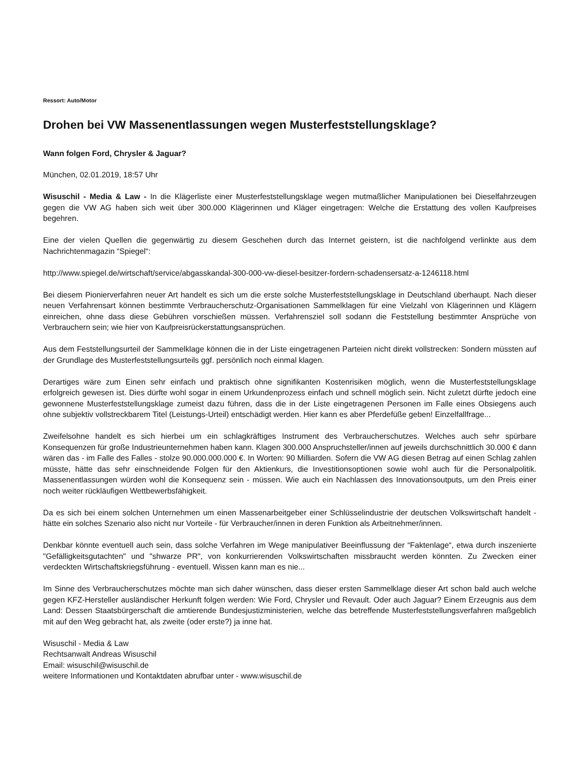Ressort: Auto/Motor
Drohen bei VW Massenentlassungen wegen Musterfeststellungsklage?
Wann folgen Ford, Chrysler & Jaguar?
München, 02.01.2019, 18:57 Uhr
Wisuschil - Media & Law - In die Klägerliste einer Musterfeststellungsklage wegen mutmaßlicher Manipulationen bei Dieselfahrzeugen gegen die VW AG haben sich weit über 300.000 Klägerinnen und Kläger eingetragen: Welche die Erstattung des vollen Kaufpreises begehren.
Eine der vielen Quellen die gegenwärtig zu diesem Geschehen durch das Internet geistern, ist die nachfolgend verlinkte aus dem Nachrichtenmagazin “Spiegel“:
http://www.spiegel.de/wirtschaft/service/abgasskandal-300-000-vw-diesel-besitzer-fordern-schadensersatz-a-1246118.html
Bei diesem Pionierverfahren neuer Art handelt es sich um die erste solche Musterfeststellungsklage in Deutschland überhaupt. Nach dieser neuen Verfahrensart können bestimmte Verbraucherschutz-Organisationen Sammelklagen für eine Vielzahl von Klägerinnen und Klägern einreichen, ohne dass diese Gebühren vorschießen müssen. Verfahrensziel soll sodann die Feststellung bestimmter Ansprüche von Verbrauchern sein; wie hier von Kaufpreisrückerstattungsansprüchen.
Aus dem Feststellungsurteil der Sammelklage können die in der Liste eingetragenen Parteien nicht direkt vollstrecken: Sondern müssten auf der Grundlage des Musterfeststellungsurteils ggf. persönlich noch einmal klagen.
Derartiges wäre zum Einen sehr einfach und praktisch ohne signifikanten Kostenrisiken möglich, wenn die Musterfeststellungsklage erfolgreich gewesen ist. Dies dürfte wohl sogar in einem Urkundenprozess einfach und schnell möglich sein. Nicht zuletzt dürfte jedoch eine gewonnene Musterfeststellungsklage zumeist dazu führen, dass die in der Liste eingetragenen Personen im Falle eines Obsiegens auch ohne subjektiv vollstreckbarem Titel (Leistungs-Urteil) entschädigt werden. Hier kann es aber Pferdefüße geben! Einzelfallfrage...
Zweifelsohne handelt es sich hierbei um ein schlagkräftiges Instrument des Verbraucherschutzes. Welches auch sehr spürbare Konsequenzen für große Industrieunternehmen haben kann. Klagen 300.000 Anspruchsteller/innen auf jeweils durchschnittlich 30.000 € dann wären das - im Falle des Falles - stolze 90.000.000.000 €. In Worten: 90 Milliarden. Sofern die VW AG diesen Betrag auf einen Schlag zahlen müsste, hätte das sehr einschneidende Folgen für den Aktienkurs, die Investitionsoptionen sowie wohl auch für die Personalpolitik. Massenentlassungen würden wohl die Konsequenz sein - müssen. Wie auch ein Nachlassen des Innovationsoutputs, um den Preis einer noch weiter rückläufigen Wettbewerbsfähigkeit.
Da es sich bei einem solchen Unternehmen um einen Massenarbeitgeber einer Schlüsselindustrie der deutschen Volkswirtschaft handelt - hätte ein solches Szenario also nicht nur Vorteile - für Verbraucher/innen in deren Funktion als Arbeitnehmer/innen.
Denkbar könnte eventuell auch sein, dass solche Verfahren im Wege manipulativer Beeinflussung der “Faktenlage“, etwa durch inszenierte "Gefälligkeitsgutachten" und "shwarze PR", von konkurrierenden Volkswirtschaften missbraucht werden könnten. Zu Zwecken einer verdeckten Wirtschaftskriegsführung - eventuell. Wissen kann man es nie...
Im Sinne des Verbraucherschutzes möchte man sich daher wünschen, dass dieser ersten Sammelklage dieser Art schon bald auch welche gegen KFZ-Hersteller ausländischer Herkunft folgen werden: Wie Ford, Chrysler und Revault. Oder auch Jaguar? Einem Erzeugnis aus dem Land: Dessen Staatsbürgerschaft die amtierende Bundesjustizministerien, welche das betreffende Musterfeststellungsverfahren maßgeblich mit auf den Weg gebracht hat, als zweite (oder erste?) ja inne hat.
Wisuschil - Media & Law
Rechtsanwalt Andreas Wisuschil
Email: wisuschil@wisuschil.de
weitere Informationen und Kontaktdaten abrufbar unter - www.wisuschil.de